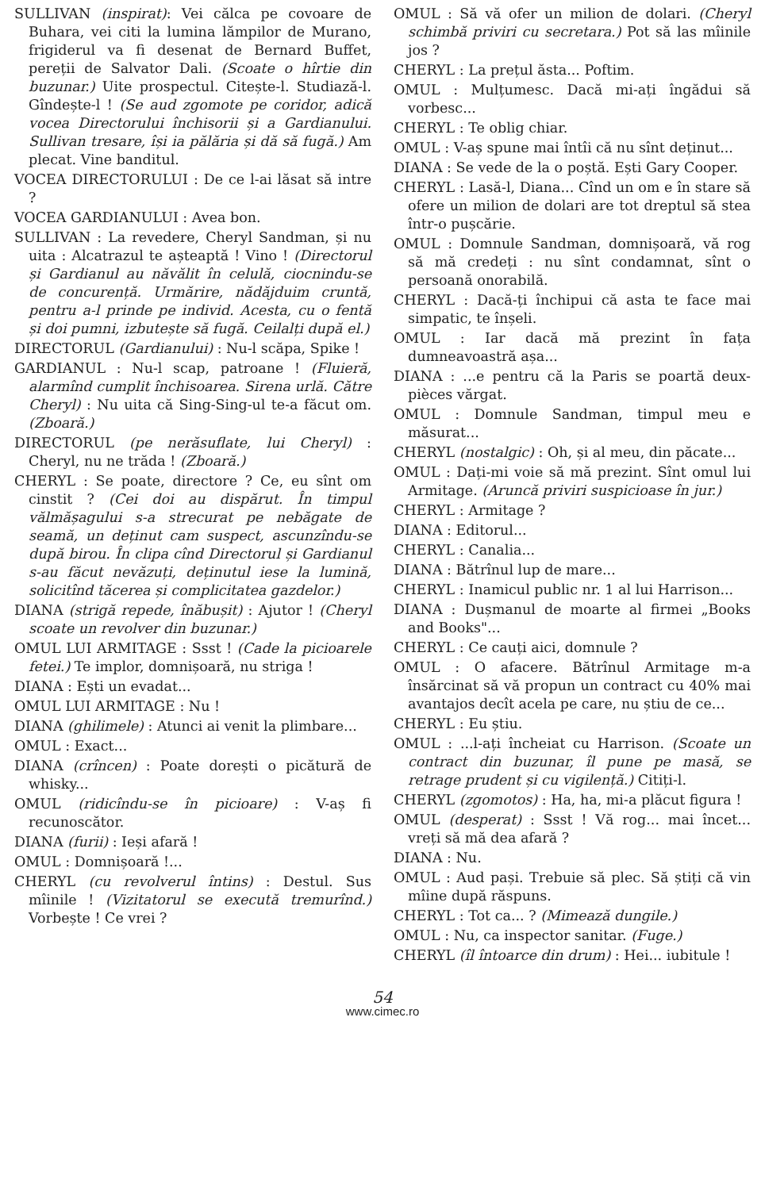SULLIVAN (inspirat): Vei călca pe covoare de Buhara, vei citi la lumina lămpilor de Murano, frigiderul va fi desenat de Bernard Buffet, pereții de Salvator Dali. (Scoate o hîrtie din buzunar.) Uite prospectul. Citește-l. Studiază-l. Gîndește-l ! (Se aud zgomote pe coridor, adică vocea Directorului închisorii și a Gardianului. Sullivan tresare, își ia pălăria și dă să fugă.) Am plecat. Vine banditul.
VOCEA DIRECTORULUI : De ce l-ai lăsat să intre ?
VOCEA GARDIANULUI : Avea bon.
SULLIVAN : La revedere, Cheryl Sandman, și nu uita : Alcatrazul te așteaptă ! Vino ! (Directorul și Gardianul au năvălit în celulă, ciocnindu-se de concurență. Urmărire, nădăjduim cruntă, pentru a-l prinde pe individ. Acesta, cu o fentă și doi pumni, izbutește să fugă. Ceilalți după el.)
DIRECTORUL (Gardianului) : Nu-l scăpa, Spike !
GARDIANUL : Nu-l scap, patroane ! (Fluieră, alarmînd cumplit închisoarea. Sirena urlă. Către Cheryl) : Nu uita că Sing-Sing-ul te-a făcut om. (Zboară.)
DIRECTORUL (pe nerăsuflate, lui Cheryl) : Cheryl, nu ne trăda ! (Zboară.)
CHERYL : Se poate, directore ? Ce, eu sînt om cinstit ? (Cei doi au dispărut. În timpul vălmășagului s-a strecurat pe nebăgate de seamă, un deținut cam suspect, ascunzîndu-se după birou. În clipa cînd Directorul și Gardianul s-au făcut nevăzuți, deținutul iese la lumină, solicitînd tăcerea și complicitatea gazdelor.)
DIANA (strigă repede, înăbușit) : Ajutor ! (Cheryl scoate un revolver din buzunar.)
OMUL LUI ARMITAGE : Ssst ! (Cade la picioarele fetei.) Te implor, domnișoară, nu striga !
DIANA : Ești un evadat...
OMUL LUI ARMITAGE : Nu !
DIANA (ghilimele) : Atunci ai venit la plimbare...
OMUL : Exact...
DIANA (crîncen) : Poate dorești o picătură de whisky...
OMUL (ridicîndu-se în picioare) : V-aș fi recunoscător.
DIANA (furii) : Ieși afară !
OMUL : Domnișoară !...
CHERYL (cu revolverul întins) : Destul. Sus mîinile ! (Vizitatorul se execută tremurînd.) Vorbește ! Ce vrei ?
OMUL : Să vă ofer un milion de dolari. (Cheryl schimbă priviri cu secretara.) Pot să las mîinile jos ?
CHERYL : La prețul ăsta... Poftim.
OMUL : Mulțumesc. Dacă mi-ați îngădui să vorbesc...
CHERYL : Te oblig chiar.
OMUL : V-aș spune mai întîi că nu sînt deținut...
DIANA : Se vede de la o poștă. Ești Gary Cooper.
CHERYL : Lasă-l, Diana... Cînd un om e în stare să ofere un milion de dolari are tot dreptul să stea într-o pușcărie.
OMUL : Domnule Sandman, domnișoară, vă rog să mă credeți : nu sînt condamnat, sînt o persoană onorabilă.
CHERYL : Dacă-ți închipui că asta te face mai simpatic, te înșeli.
OMUL : Iar dacă mă prezint în fața dumneavoastră așa...
DIANA : ...e pentru că la Paris se poartă deux-pièces vărgat.
OMUL : Domnule Sandman, timpul meu e măsurat...
CHERYL (nostalgic) : Oh, și al meu, din păcate...
OMUL : Dați-mi voie să mă prezint. Sînt omul lui Armitage. (Aruncă priviri suspicioase în jur.)
CHERYL : Armitage ?
DIANA : Editorul...
CHERYL : Canalia...
DIANA : Bătrînul lup de mare...
CHERYL : Inamicul public nr. 1 al lui Harrison...
DIANA : Dușmanul de moarte al firmei „Books and Books"...
CHERYL : Ce cauți aici, domnule ?
OMUL : O afacere. Bătrînul Armitage m-a însărcinat să vă propun un contract cu 40% mai avantajos decît acela pe care, nu știu de ce...
CHERYL : Eu știu.
OMUL : ...l-ați încheiat cu Harrison. (Scoate un contract din buzunar, îl pune pe masă, se retrage prudent și cu vigilență.) Citiți-l.
CHERYL (zgomotos) : Ha, ha, mi-a plăcut figura !
OMUL (desperat) : Ssst ! Vă rog... mai încet... vreți să mă dea afară ?
DIANA : Nu.
OMUL : Aud pași. Trebuie să plec. Să știți că vin mîine după răspuns.
CHERYL : Tot ca... ? (Mimează dungile.)
OMUL : Nu, ca inspector sanitar. (Fuge.)
CHERYL (îl întoarce din drum) : Hei... iubitule !
54
www.cimec.ro